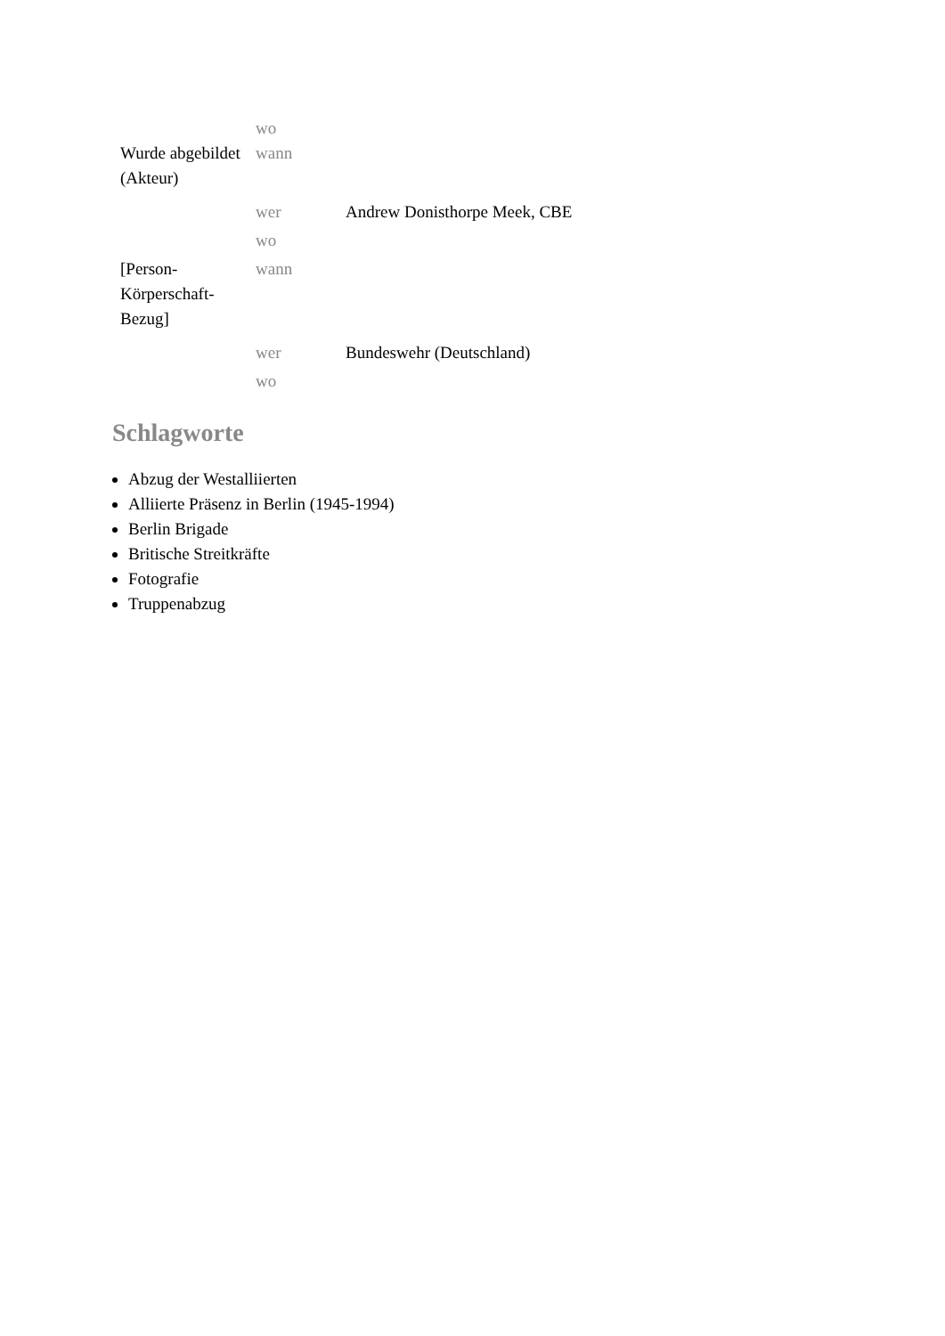| | wo | |
| Wurde abgebildet (Akteur) | wann | |
| | wer | Andrew Donisthorpe Meek, CBE |
| | wo | |
| [Person-Körperschaft-Bezug] | wann | |
| | wer | Bundeswehr (Deutschland) |
| | wo | |
Schlagworte
Abzug der Westalliierten
Alliierte Präsenz in Berlin (1945-1994)
Berlin Brigade
Britische Streitkräfte
Fotografie
Truppenabzug